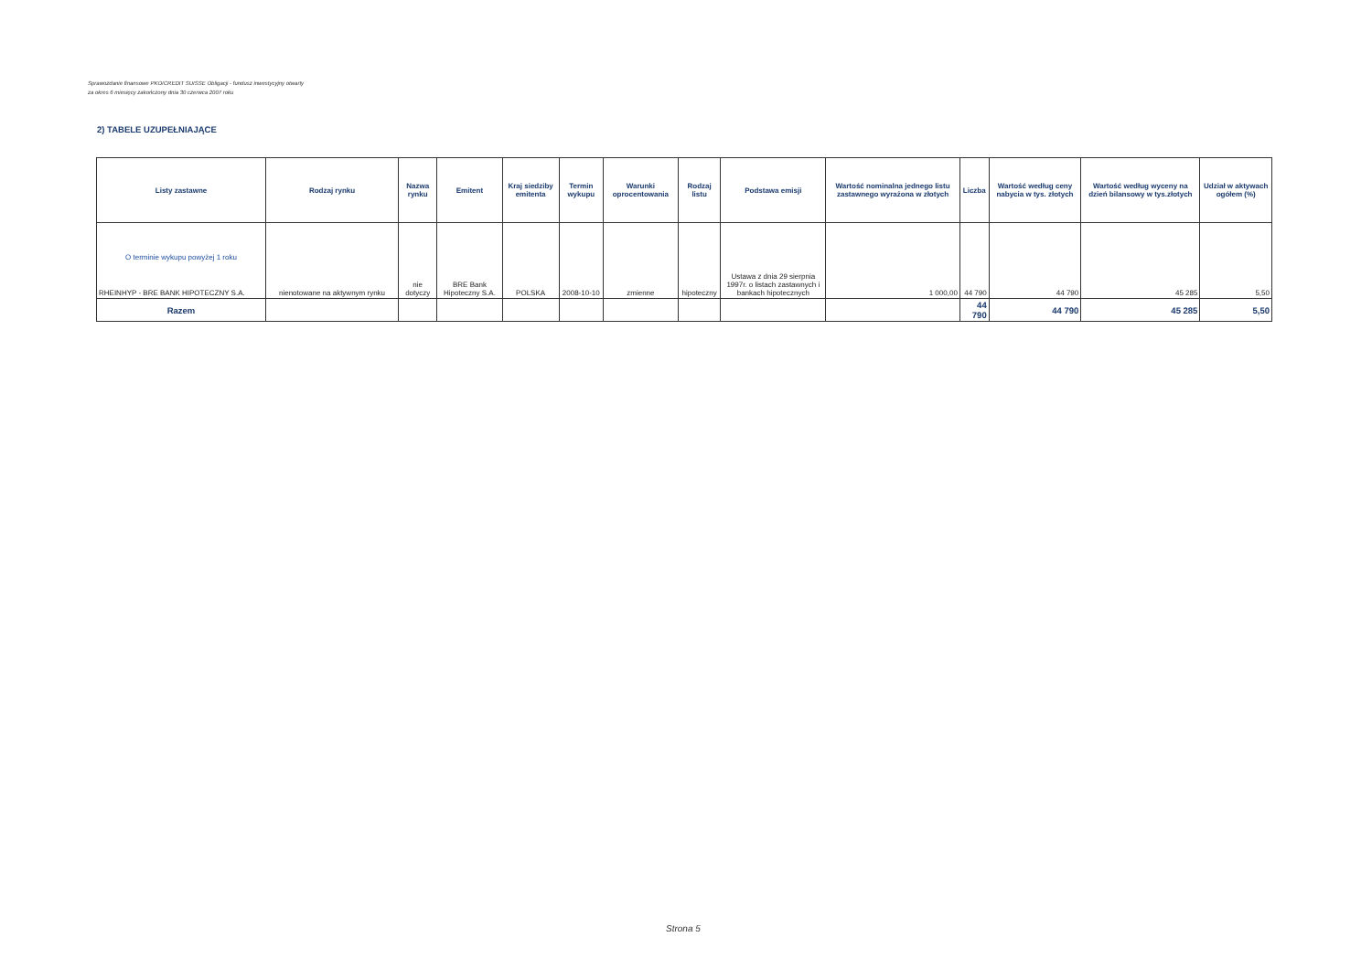Sprawozdanie finansowe PKO/CREDIT SUISSE Obligacji - fundusz inwestycyjny otwarty
za okres 6 miesięcy zakończony dnia 30 czerwca 2007 roku
2) TABELE UZUPEŁNIAJĄCE
| Listy zastawne | Rodzaj rynku | Nazwa rynku | Emitent | Kraj siedziby emitenta | Termin wykupu | Warunki oprocentowania | Rodzaj listu | Podstawa emisji | Wartość nominalna jednego listu zastawnego wyrażona w złotych | Liczba | Wartość według ceny nabycia w tys. złotych | Wartość według wyceny na dzień bilansowy w tys.złotych | Udział w aktywach ogółem (%) |
| --- | --- | --- | --- | --- | --- | --- | --- | --- | --- | --- | --- | --- | --- |
| O terminie wykupu powyżej 1 roku RHEINHYP - BRE BANK HIPOTECZNY S.A. | nienotowane na aktywnym rynku | nie dotyczy | BRE Bank Hipoteczny S.A. | POLSKA | 2008-10-10 | zmienne | hipoteczny | Ustawa z dnia 29 sierpnia 1997r. o listach zastawnych i bankach hipotecznych | 1 000,00 | 44 790 | 44 790 | 45 285 | 5,50 |
| Razem | | | | | | | | | | 44 790 | 44 790 | 45 285 | 5,50 |
Strona 5